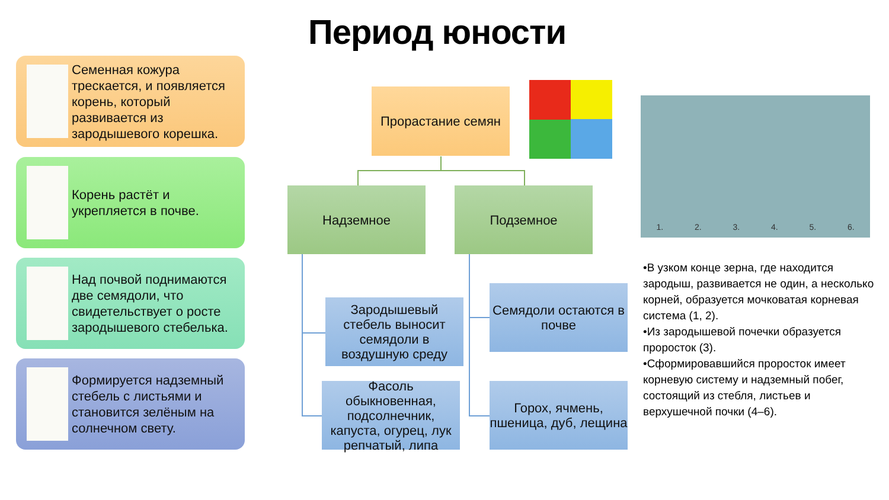Период юности
Семенная кожура трескается, и появляется корень, который развивается из зародышевого корешка.
Корень растёт и укрепляется в почве.
Над почвой поднимаются две семядоли, что свидетельствует о росте зародышевого стебелька.
Формируется надземный стебель с листьями и становится зелёным на солнечном свету.
Прорастание семян
Надземное Подземное
Зародышевый стебель выносит семядоли в воздушную среду
Семядоли остаются в почве
Фасоль обыкновенная, подсолнечник, капуста, огурец, лук репчатый, липа
Горох, ячмень, пшеница, дуб, лещина
1. 2. 3. 4. 5. 6.
•В узком конце зерна, где находится зародыш, развивается не один, а несколько корней, образуется мочковатая корневая система (1, 2).
•Из зародышевой почечки образуется проросток (3).
•Сформировавшийся проросток имеет корневую систему и надземный побег, состоящий из стебля, листьев и верхушечной почки (4–6).